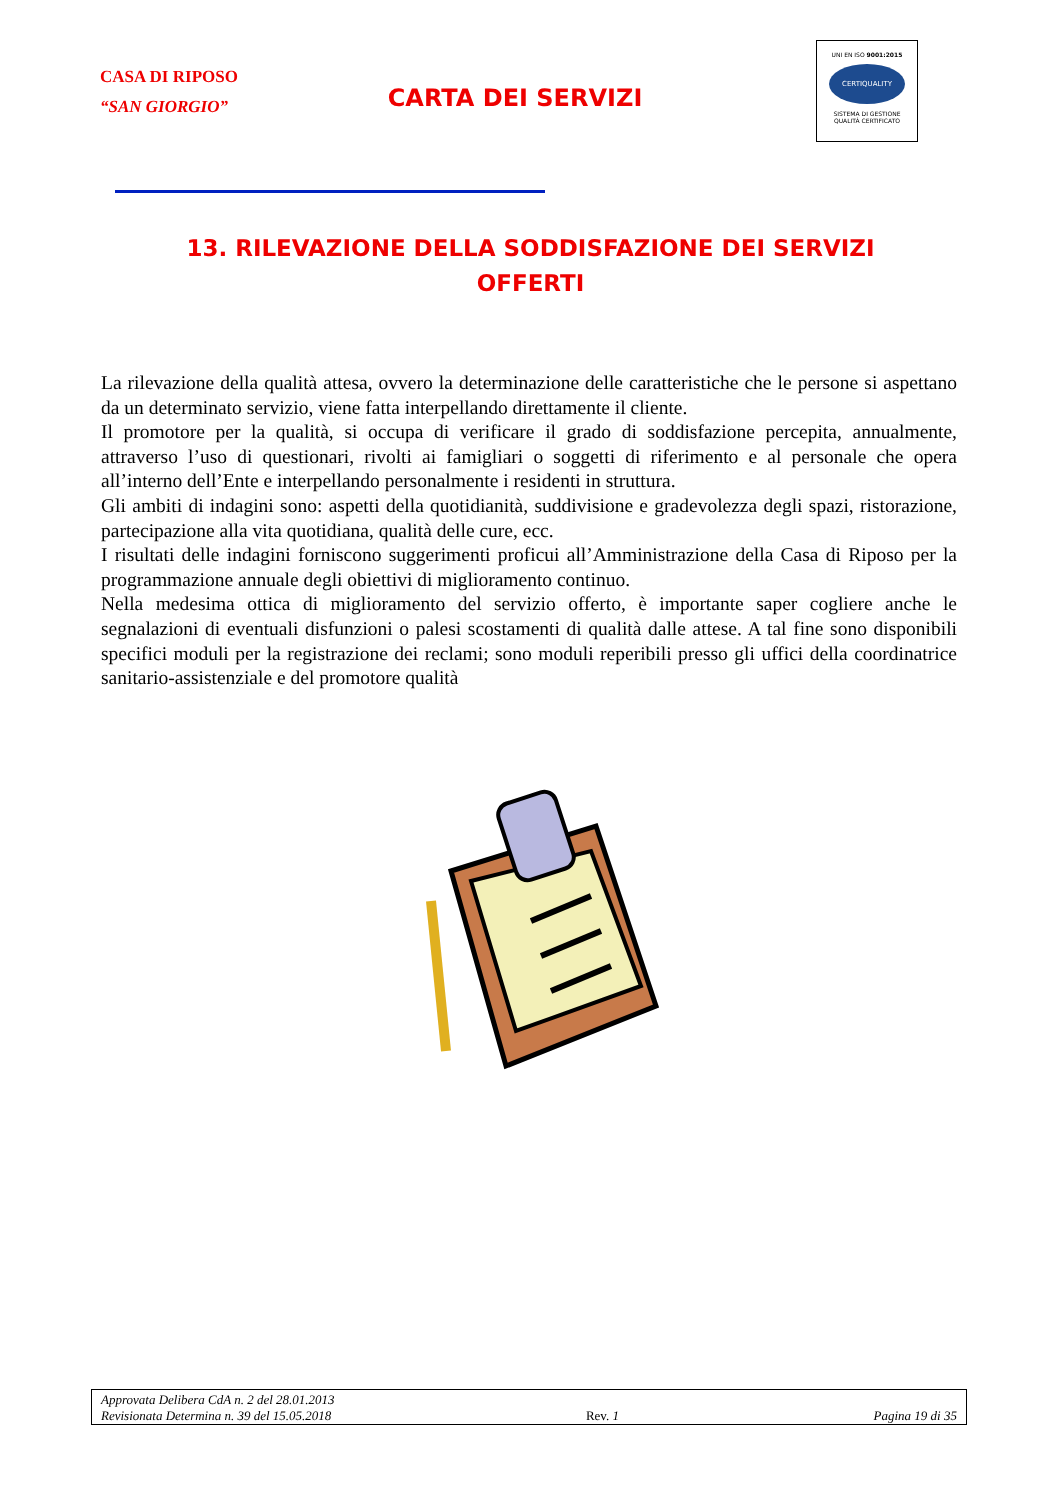CASA DI RIPOSO
“SAN GIORGIO”
CARTA DEI SERVIZI
UNI EN ISO 9001:2015
CERTIQUALITY
SISTEMA DI GESTIONE
QUALITÀ CERTIFICATO
13. RILEVAZIONE DELLA SODDISFAZIONE DEI SERVIZI OFFERTI
La rilevazione della qualità attesa, ovvero la determinazione delle caratteristiche che le persone si aspettano da un determinato servizio, viene fatta interpellando direttamente il cliente.
Il promotore per la qualità, si occupa di verificare il grado di soddisfazione percepita, annualmente, attraverso l’uso di questionari, rivolti ai famigliari o soggetti di riferimento e al personale che opera all’interno dell’Ente e interpellando personalmente i residenti in struttura.
Gli ambiti di indagini sono: aspetti della quotidianità, suddivisione e gradevolezza degli spazi, ristorazione, partecipazione alla vita quotidiana, qualità delle cure, ecc.
I risultati delle indagini forniscono suggerimenti proficui all’Amministrazione della Casa di Riposo per la programmazione annuale degli obiettivi di miglioramento continuo.
Nella medesima ottica di miglioramento del servizio offerto, è importante saper cogliere anche le segnalazioni di eventuali disfunzioni o palesi scostamenti di qualità dalle attese. A tal fine sono disponibili specifici moduli per la registrazione dei reclami; sono moduli reperibili presso gli uffici della coordinatrice sanitario-assistenziale e del promotore qualità
Approvata Delibera CdA n. 2 del 28.01.2013
Revisionata Determina n. 39 del 15.05.2018 Rev. 1 Pagina 19 di 35